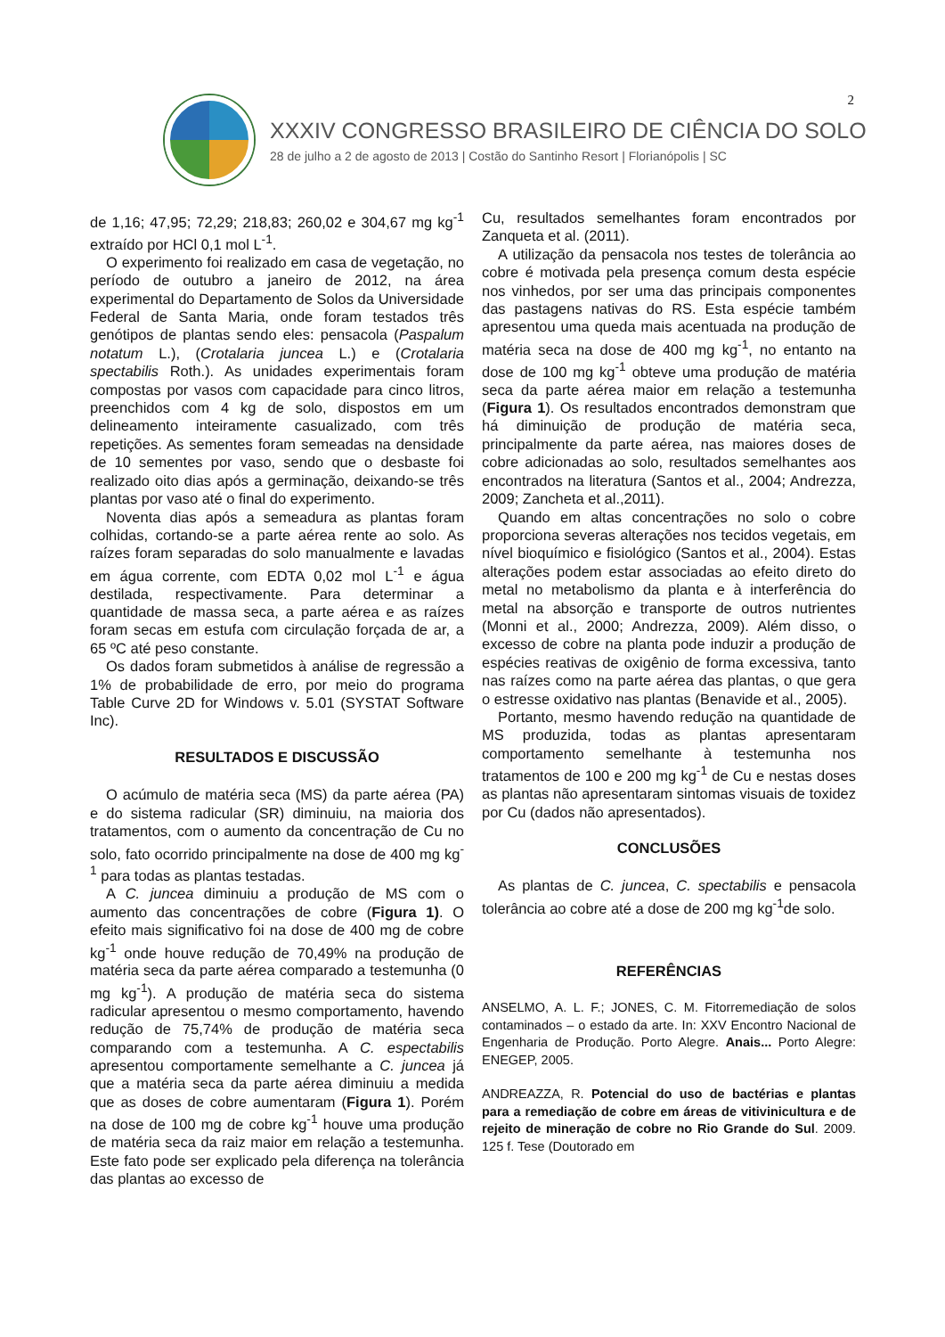2
XXXIV CONGRESSO BRASILEIRO DE CIÊNCIA DO SOLO
28 de julho a 2 de agosto de 2013 | Costão do Santinho Resort | Florianópolis | SC
de 1,16; 47,95; 72,29; 218,83; 260,02 e 304,67 mg kg<sup>-1</sup> extraído por HCl 0,1 mol L<sup>-1</sup>.
O experimento foi realizado em casa de vegetação, no período de outubro a janeiro de 2012, na área experimental do Departamento de Solos da Universidade Federal de Santa Maria, onde foram testados três genótipos de plantas sendo eles: pensacola (Paspalum notatum L.), (Crotalaria juncea L.) e (Crotalaria spectabilis Roth.). As unidades experimentais foram compostas por vasos com capacidade para cinco litros, preenchidos com 4 kg de solo, dispostos em um delineamento inteiramente casualizado, com três repetições. As sementes foram semeadas na densidade de 10 sementes por vaso, sendo que o desbaste foi realizado oito dias após a germinação, deixando-se três plantas por vaso até o final do experimento.
Noventa dias após a semeadura as plantas foram colhidas, cortando-se a parte aérea rente ao solo. As raízes foram separadas do solo manualmente e lavadas em água corrente, com EDTA 0,02 mol L<sup>-1</sup> e água destilada, respectivamente. Para determinar a quantidade de massa seca, a parte aérea e as raízes foram secas em estufa com circulação forçada de ar, a 65 ºC até peso constante.
Os dados foram submetidos à análise de regressão a 1% de probabilidade de erro, por meio do programa Table Curve 2D for Windows v. 5.01 (SYSTAT Software Inc).
RESULTADOS E DISCUSSÃO
O acúmulo de matéria seca (MS) da parte aérea (PA) e do sistema radicular (SR) diminuiu, na maioria dos tratamentos, com o aumento da concentração de Cu no solo, fato ocorrido principalmente na dose de 400 mg kg<sup>-1</sup> para todas as plantas testadas.
A C. juncea diminuiu a produção de MS com o aumento das concentrações de cobre (Figura 1). O efeito mais significativo foi na dose de 400 mg de cobre kg<sup>-1</sup> onde houve redução de 70,49% na produção de matéria seca da parte aérea comparado a testemunha (0 mg kg<sup>-1</sup>). A produção de matéria seca do sistema radicular apresentou o mesmo comportamento, havendo redução de 75,74% de produção de matéria seca comparando com a testemunha. A C. espectabilis apresentou comportamente semelhante a C. juncea já que a matéria seca da parte aérea diminuiu a medida que as doses de cobre aumentaram (Figura 1). Porém na dose de 100 mg de cobre kg<sup>-1</sup> houve uma produção de matéria seca da raiz maior em relação a testemunha. Este fato pode ser explicado pela diferença na tolerância das plantas ao excesso de
Cu, resultados semelhantes foram encontrados por Zanqueta et al. (2011).
A utilização da pensacola nos testes de tolerância ao cobre é motivada pela presença comum desta espécie nos vinhedos, por ser uma das principais componentes das pastagens nativas do RS. Esta espécie também apresentou uma queda mais acentuada na produção de matéria seca na dose de 400 mg kg<sup>-1</sup>, no entanto na dose de 100 mg kg<sup>-1</sup> obteve uma produção de matéria seca da parte aérea maior em relação a testemunha (Figura 1). Os resultados encontrados demonstram que há diminuição de produção de matéria seca, principalmente da parte aérea, nas maiores doses de cobre adicionadas ao solo, resultados semelhantes aos encontrados na literatura (Santos et al., 2004; Andrezza, 2009; Zancheta et al.,2011).
Quando em altas concentrações no solo o cobre proporciona severas alterações nos tecidos vegetais, em nível bioquímico e fisiológico (Santos et al., 2004). Estas alterações podem estar associadas ao efeito direto do metal no metabolismo da planta e à interferência do metal na absorção e transporte de outros nutrientes (Monni et al., 2000; Andrezza, 2009). Além disso, o excesso de cobre na planta pode induzir a produção de espécies reativas de oxigênio de forma excessiva, tanto nas raízes como na parte aérea das plantas, o que gera o estresse oxidativo nas plantas (Benavide et al., 2005).
Portanto, mesmo havendo redução na quantidade de MS produzida, todas as plantas apresentaram comportamento semelhante à testemunha nos tratamentos de 100 e 200 mg kg<sup>-1</sup> de Cu e nestas doses as plantas não apresentaram sintomas visuais de toxidez por Cu (dados não apresentados).
CONCLUSÕES
As plantas de C. juncea, C. spectabilis e pensacola tolerância ao cobre até a dose de 200 mg kg<sup>-1</sup>de solo.
REFERÊNCIAS
ANSELMO, A. L. F.; JONES, C. M. Fitorremediação de solos contaminados – o estado da arte. In: XXV Encontro Nacional de Engenharia de Produção. Porto Alegre. Anais... Porto Alegre: ENEGEP, 2005.
ANDREAZZA, R. Potencial do uso de bactérias e plantas para a remediação de cobre em áreas de vitivinicultura e de rejeito de mineração de cobre no Rio Grande do Sul. 2009. 125 f. Tese (Doutorado em